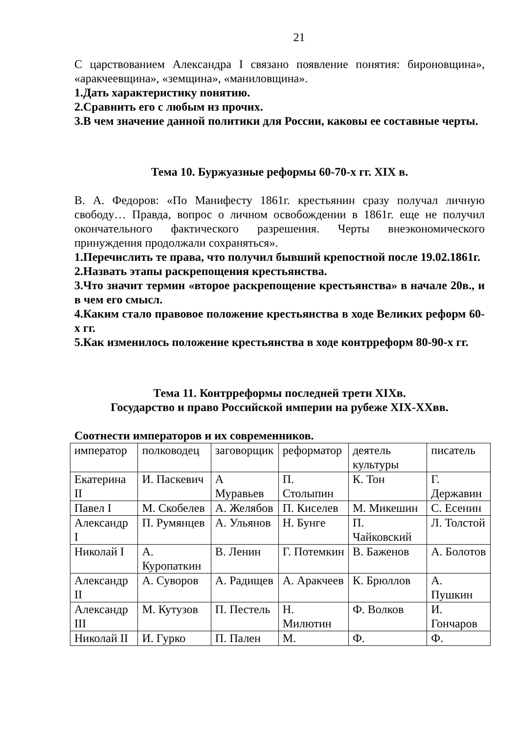21
С царствованием Александра I связано появление понятия: бироновщина», «аракчеевщина», «земщина», «маниловщина».
1.Дать характеристику понятию.
2.Сравнить его с любым из прочих.
3.В чем значение данной политики для России, каковы ее составные черты.
Тема 10. Буржуазные реформы 60-70-х гг. XIX в.
В. А. Федоров: «По Манифесту 1861г. крестьянин сразу получал личную свободу… Правда, вопрос о личном освобождении в 1861г. еще не получил окончательного фактического разрешения. Черты внеэкономического принуждения продолжали сохраняться».
1.Перечислить те права, что получил бывший крепостной после 19.02.1861г.
2.Назвать этапы раскрепощения крестьянства.
3.Что значит термин «второе раскрепощение крестьянства» в начале 20в., и в чем его смысл.
4.Каким стало правовое положение крестьянства в ходе Великих реформ 60-х гг.
5.Как изменилось положение крестьянства в ходе контрреформ 80-90-х гг.
Тема 11. Контрреформы последней трети XIXв.
Государство и право Российской империи на рубеже XIX-XXвв.
Соотнести императоров и их современников.
| император | полководец | заговорщик | реформатор | деятель культуры | писатель |
| Екатерина II | И. Паскевич | А Муравьев | П. Столыпин | К. Тон | Г. Державин |
| Павел I | М. Скобелев | А. Желябов | П. Киселев | М. Микешин | С. Есенин |
| Александр I | П. Румянцев | А. Ульянов | Н. Бунге | П. Чайковский | Л. Толстой |
| Николай I | А. Куропаткин | В. Ленин | Г. Потемкин | В. Баженов | А. Болотов |
| Александр II | А. Суворов | А. Радищев | А. Аракчеев | К. Брюллов | А. Пушкин |
| Александр III | М. Кутузов | П. Пестель | Н. Милютин | Ф. Волков | И. Гончаров |
| Николай II | И. Гурко | П. Пален | М. | Ф. | Ф. |